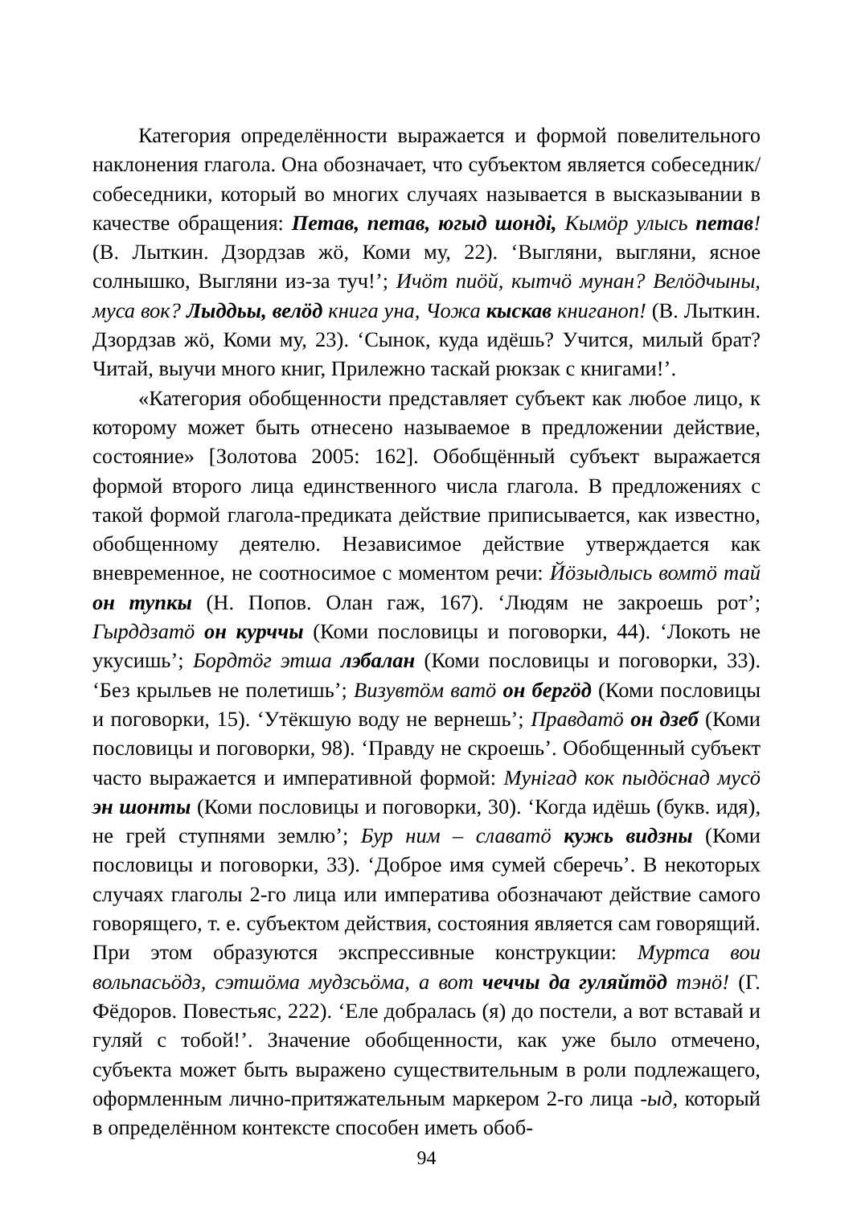Категория определённости выражается и формой повелительного наклонения глагола. Она обозначает, что субъектом является собеседник/собеседники, который во многих случаях называется в высказывании в качестве обращения: Петав, петав, югыд шондi, Кымӧр улысь петав! (В. Лыткин. Дзордзав жӧ, Коми му, 22). ‘Выгляни, выгляни, ясное солнышко, Выгляни из-за туч!’; Ичӧт пиӧй, кытчӧ мунан? Велӧдчыны, муса вок? Лыддьы, велӧд книга уна, Чожа кыскав книганоп! (В. Лыткин. Дзордзав жӧ, Коми му, 23). ‘Сынок, куда идёшь? Учится, милый брат? Читай, выучи много книг, Прилежно таскай рюкзак с книгами!’.
«Категория обобщенности представляет субъект как любое лицо, к которому может быть отнесено называемое в предложении действие, состояние» [Золотова 2005: 162]. Обобщённый субъект выражается формой второго лица единственного числа глагола. В предложениях с такой формой глагола-предиката действие приписывается, как известно, обобщенному деятелю. Независимое действие утверждается как вневременное, не соотносимое с моментом речи: Йӧзыдлысь вомтӧ тай он тупкы (Н. Попов. Олан гаж, 167). ‘Людям не закроешь рот’; Гырддзатӧ он курччы (Коми пословицы и поговорки, 44). ‘Локоть не укусишь’; Бордтӧг этша лэбалан (Коми пословицы и поговорки, 33). ‘Без крыльев не полетишь’; Визувтӧм ватӧ он бергӧд (Коми пословицы и поговорки, 15). ‘Утёкшую воду не вернешь’; Правдатӧ он дзеб (Коми пословицы и поговорки, 98). ‘Правду не скроешь’. Обобщенный субъект часто выражается и императивной формой: Мунiгад кок пыдӧснад мусӧ эн шонты (Коми пословицы и поговорки, 30). ‘Когда идёшь (букв. идя), не грей ступнями землю’; Бур ним – славатӧ кужь видзны (Коми пословицы и поговорки, 33). ‘Доброе имя сумей сберечь’. В некоторых случаях глаголы 2-го лица или императива обозначают действие самого говорящего, т. е. субъектом действия, состояния является сам говорящий. При этом образуются экспрессивные конструкции: Муртса вои вольпасьӧдз, сэтшӧма мудзсьӧма, а вот чеччы да гуляйтӧд тэнӧ! (Г. Фёдоров. Повестьяс, 222). ‘Еле добралась (я) до постели, а вот вставай и гуляй с тобой!’. Значение обобщенности, как уже было отмечено, субъекта может быть выражено существительным в роли подлежащего, оформленным лично-притяжательным маркером 2-го лица -ыд, который в определённом контексте способен иметь обоб-
94